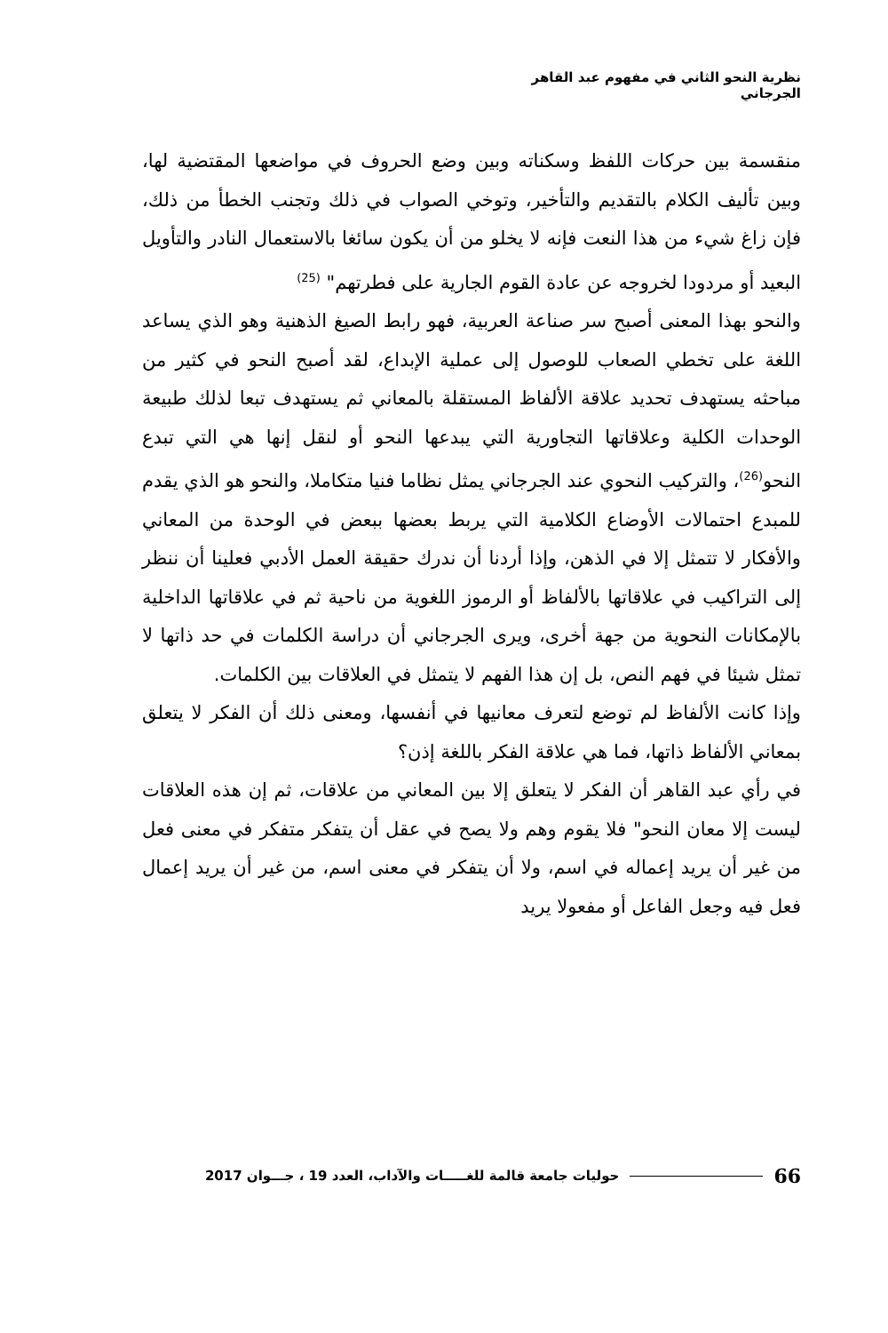نظرية النحو الثاني في مفهوم عبد القاهر الجرجاني
منقسمة بين حركات اللفظ وسكناته وبين وضع الحروف في مواضعها المقتضية لها، وبين تأليف الكلام بالتقديم والتأخير، وتوخي الصواب في ذلك وتجنب الخطأ من ذلك، فإن زاغ شيء من هذا النعت فإنه لا يخلو من أن يكون سائغا بالاستعمال النادر والتأويل البعيد أو مردودا لخروجه عن عادة القوم الجارية على فطرتهم" <sup>(25)</sup>
والنحو بهذا المعنى أصبح سر صناعة العربية، فهو رابط الصيغ الذهنية وهو الذي يساعد اللغة على تخطي الصعاب للوصول إلى عملية الإبداع، لقد أصبح النحو في كثير من مباحثه يستهدف تحديد علاقة الألفاظ المستقلة بالمعاني ثم يستهدف تبعا لذلك طبيعة الوحدات الكلية وعلاقاتها التجاورية التي يبدعها النحو أو لنقل إنها هي التي تبدع النحو<sup>(26)</sup>، والتركيب النحوي عند الجرجاني يمثل نظاما فنيا متكاملا، والنحو هو الذي يقدم للمبدع احتمالات الأوضاع الكلامية التي يربط بعضها ببعض في الوحدة من المعاني والأفكار لا تتمثل إلا في الذهن، وإذا أردنا أن ندرك حقيقة العمل الأدبي فعلينا أن ننظر إلى التراكيب في علاقاتها بالألفاظ أو الرموز اللغوية من ناحية ثم في علاقاتها الداخلية بالإمكانات النحوية من جهة أخرى، ويرى الجرجاني أن دراسة الكلمات في حد ذاتها لا تمثل شيئا في فهم النص، بل إن هذا الفهم لا يتمثل في العلاقات بين الكلمات.
وإذا كانت الألفاظ لم توضع لتعرف معانيها في أنفسها، ومعنى ذلك أن الفكر لا يتعلق بمعاني الألفاظ ذاتها، فما هي علاقة الفكر باللغة إذن؟
في رأي عبد القاهر أن الفكر لا يتعلق إلا بين المعاني من علاقات، ثم إن هذه العلاقات ليست إلا معان النحو" فلا يقوم وهم ولا يصح في عقل أن يتفكر متفكر في معنى فعل من غير أن يريد إعماله في اسم، ولا أن يتفكر في معنى اسم، من غير أن يريد إعمال فعل فيه وجعل الفاعل أو مفعولا يريد
66 حوليات جامعة قالمة للغـــــات والآداب، العدد 19 ، جـــوان 2017